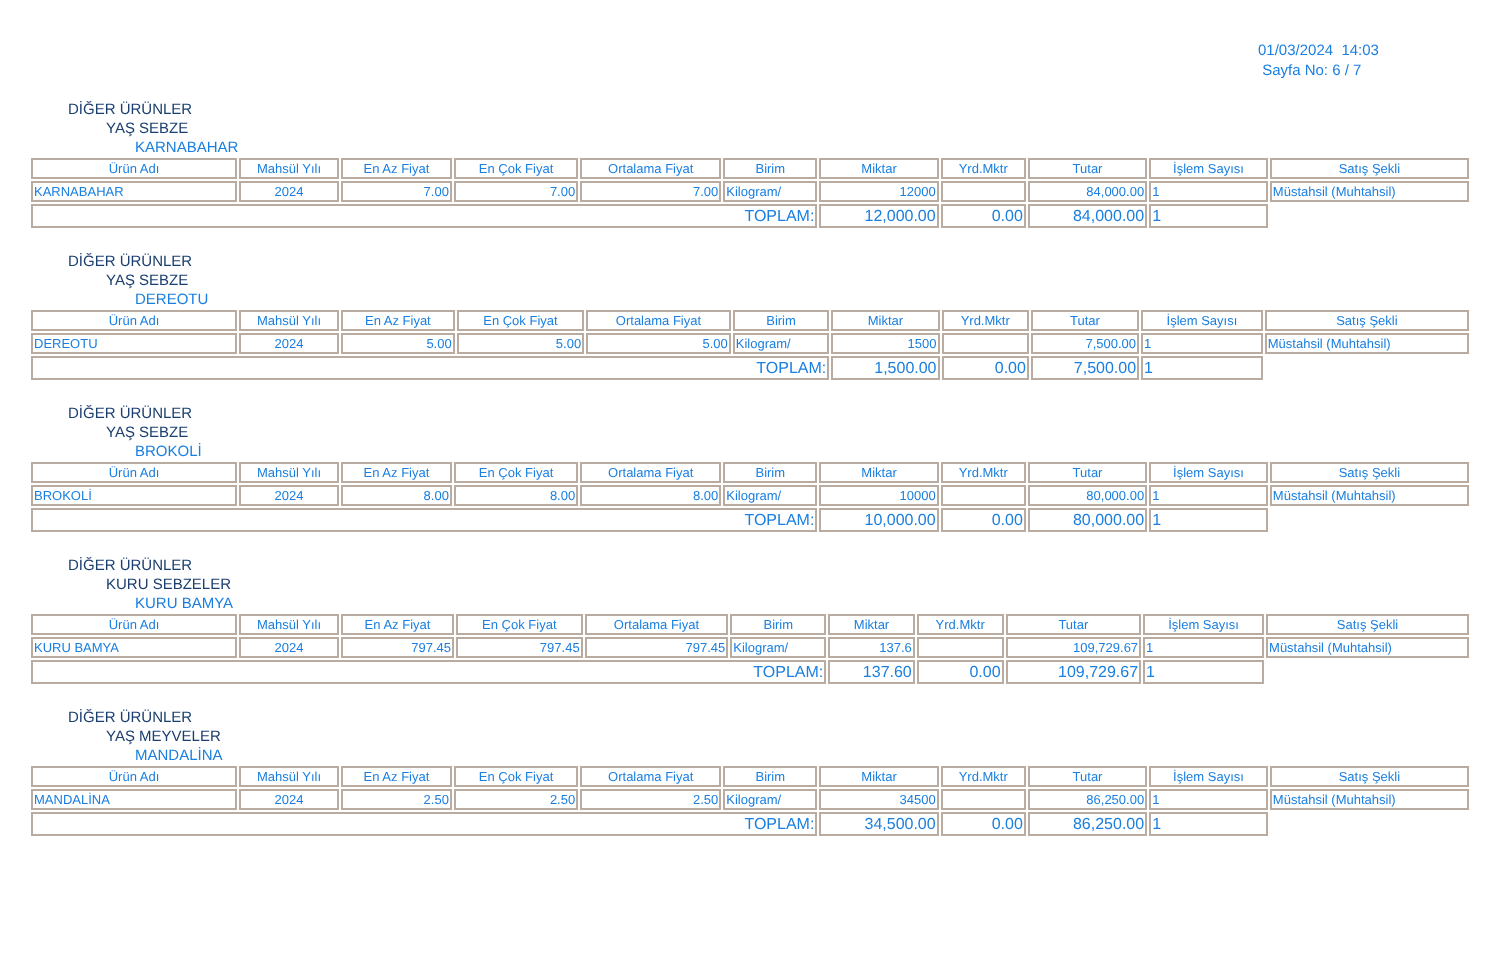01/03/2024 14:03
Sayfa No: 6 / 7
DİĞER ÜRÜNLER
YAŞ SEBZE
KARNABAHAR
| Ürün Adı | Mahsül Yılı | En Az Fiyat | En Çok Fiyat | Ortalama Fiyat | Birim | Miktar | Yrd.Mktr | Tutar | İşlem Sayısı | Satış Şekli |
| --- | --- | --- | --- | --- | --- | --- | --- | --- | --- | --- |
| KARNABAHAR | 2024 | 7.00 | 7.00 | 7.00 | Kilogram/ | 12000 | | 84,000.00 | 1 | Müstahsil (Muhtahsil) |
| TOPLAM: | | | | | | 12,000.00 | 0.00 | 84,000.00 | 1 | |
DİĞER ÜRÜNLER
YAŞ SEBZE
DEREOTU
| Ürün Adı | Mahsül Yılı | En Az Fiyat | En Çok Fiyat | Ortalama Fiyat | Birim | Miktar | Yrd.Mktr | Tutar | İşlem Sayısı | Satış Şekli |
| --- | --- | --- | --- | --- | --- | --- | --- | --- | --- | --- |
| DEREOTU | 2024 | 5.00 | 5.00 | 5.00 | Kilogram/ | 1500 | | 7,500.00 | 1 | Müstahsil (Muhtahsil) |
| TOPLAM: | | | | | | 1,500.00 | 0.00 | 7,500.00 | 1 | |
DİĞER ÜRÜNLER
YAŞ SEBZE
BROKOLİ
| Ürün Adı | Mahsül Yılı | En Az Fiyat | En Çok Fiyat | Ortalama Fiyat | Birim | Miktar | Yrd.Mktr | Tutar | İşlem Sayısı | Satış Şekli |
| --- | --- | --- | --- | --- | --- | --- | --- | --- | --- | --- |
| BROKOLİ | 2024 | 8.00 | 8.00 | 8.00 | Kilogram/ | 10000 | | 80,000.00 | 1 | Müstahsil (Muhtahsil) |
| TOPLAM: | | | | | | 10,000.00 | 0.00 | 80,000.00 | 1 | |
DİĞER ÜRÜNLER
KURU SEBZELER
KURU BAMYA
| Ürün Adı | Mahsül Yılı | En Az Fiyat | En Çok Fiyat | Ortalama Fiyat | Birim | Miktar | Yrd.Mktr | Tutar | İşlem Sayısı | Satış Şekli |
| --- | --- | --- | --- | --- | --- | --- | --- | --- | --- | --- |
| KURU BAMYA | 2024 | 797.45 | 797.45 | 797.45 | Kilogram/ | 137.6 | | 109,729.67 | 1 | Müstahsil (Muhtahsil) |
| TOPLAM: | | | | | | 137.60 | 0.00 | 109,729.67 | 1 | |
DİĞER ÜRÜNLER
YAŞ MEYVELER
MANDALİNA
| Ürün Adı | Mahsül Yılı | En Az Fiyat | En Çok Fiyat | Ortalama Fiyat | Birim | Miktar | Yrd.Mktr | Tutar | İşlem Sayısı | Satış Şekli |
| --- | --- | --- | --- | --- | --- | --- | --- | --- | --- | --- |
| MANDALİNA | 2024 | 2.50 | 2.50 | 2.50 | Kilogram/ | 34500 | | 86,250.00 | 1 | Müstahsil (Muhtahsil) |
| TOPLAM: | | | | | | 34,500.00 | 0.00 | 86,250.00 | 1 | |